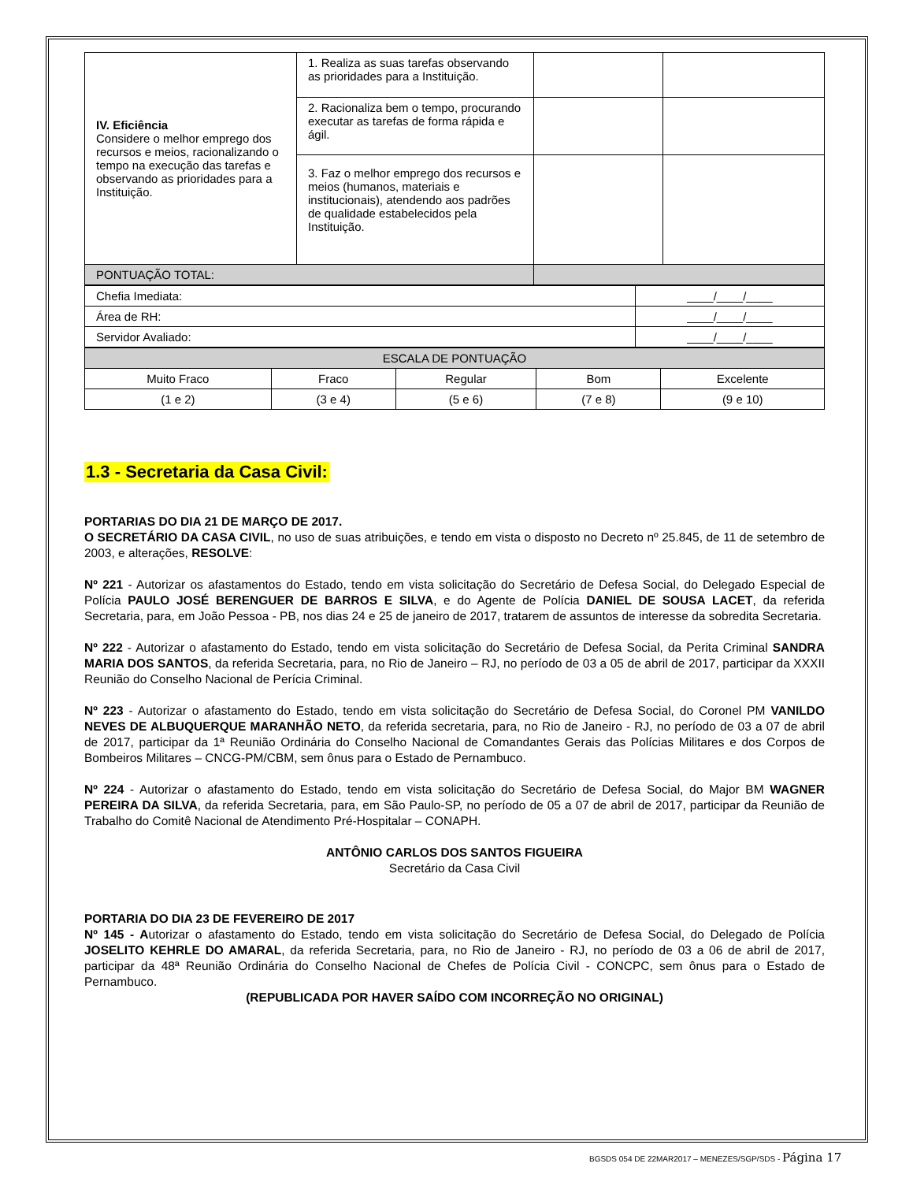| IV. Eficiência Considere o melhor emprego dos recursos e meios, racionalizando o tempo na execução das tarefas e observando as prioridades para a Instituição. | 1. Realiza as suas tarefas observando as prioridades para a Instituição. | | |
| | 2. Racionaliza bem o tempo, procurando executar as tarefas de forma rápida e ágil. | | |
| | 3. Faz o melhor emprego dos recursos e meios (humanos, materiais e institucionais), atendendo aos padrões de qualidade estabelecidos pela Instituição. | | |
| PONTUAÇÃO TOTAL: | | | |
| Chefia Imediata: | ____/____/____ |
| Área de RH: | ____/____/____ |
| Servidor Avaliado: | ____/____/____ |
| ESCALA DE PONTUAÇÃO | | | | |
| Muito Fraco | Fraco | Regular | Bom | Excelente |
| (1 e 2) | (3 e 4) | (5 e 6) | (7 e 8) | (9 e 10) |
1.3 - Secretaria da Casa Civil:
PORTARIAS DO DIA 21 DE MARÇO DE 2017.
O SECRETÁRIO DA CASA CIVIL, no uso de suas atribuições, e tendo em vista o disposto no Decreto nº 25.845, de 11 de setembro de 2003, e alterações, RESOLVE:
Nº 221 - Autorizar os afastamentos do Estado, tendo em vista solicitação do Secretário de Defesa Social, do Delegado Especial de Polícia PAULO JOSÉ BERENGUER DE BARROS E SILVA, e do Agente de Polícia DANIEL DE SOUSA LACET, da referida Secretaria, para, em João Pessoa - PB, nos dias 24 e 25 de janeiro de 2017, tratarem de assuntos de interesse da sobredita Secretaria.
Nº 222 - Autorizar o afastamento do Estado, tendo em vista solicitação do Secretário de Defesa Social, da Perita Criminal SANDRA MARIA DOS SANTOS, da referida Secretaria, para, no Rio de Janeiro – RJ, no período de 03 a 05 de abril de 2017, participar da XXXII Reunião do Conselho Nacional de Perícia Criminal.
Nº 223 - Autorizar o afastamento do Estado, tendo em vista solicitação do Secretário de Defesa Social, do Coronel PM VANILDO NEVES DE ALBUQUERQUE MARANHÃO NETO, da referida secretaria, para, no Rio de Janeiro - RJ, no período de 03 a 07 de abril de 2017, participar da 1ª Reunião Ordinária do Conselho Nacional de Comandantes Gerais das Polícias Militares e dos Corpos de Bombeiros Militares – CNCG-PM/CBM, sem ônus para o Estado de Pernambuco.
Nº 224 - Autorizar o afastamento do Estado, tendo em vista solicitação do Secretário de Defesa Social, do Major BM WAGNER PEREIRA DA SILVA, da referida Secretaria, para, em São Paulo-SP, no período de 05 a 07 de abril de 2017, participar da Reunião de Trabalho do Comitê Nacional de Atendimento Pré-Hospitalar – CONAPH.
ANTÔNIO CARLOS DOS SANTOS FIGUEIRA
Secretário da Casa Civil
PORTARIA DO DIA 23 DE FEVEREIRO DE 2017
Nº 145 - Autorizar o afastamento do Estado, tendo em vista solicitação do Secretário de Defesa Social, do Delegado de Polícia JOSELITO KEHRLE DO AMARAL, da referida Secretaria, para, no Rio de Janeiro - RJ, no período de 03 a 06 de abril de 2017, participar da 48ª Reunião Ordinária do Conselho Nacional de Chefes de Polícia Civil - CONCPC, sem ônus para o Estado de Pernambuco.
(REPUBLICADA POR HAVER SAÍDO COM INCORREÇÃO NO ORIGINAL)
BGSDS 054 DE 22MAR2017 – MENEZES/SGP/SDS - Página 17